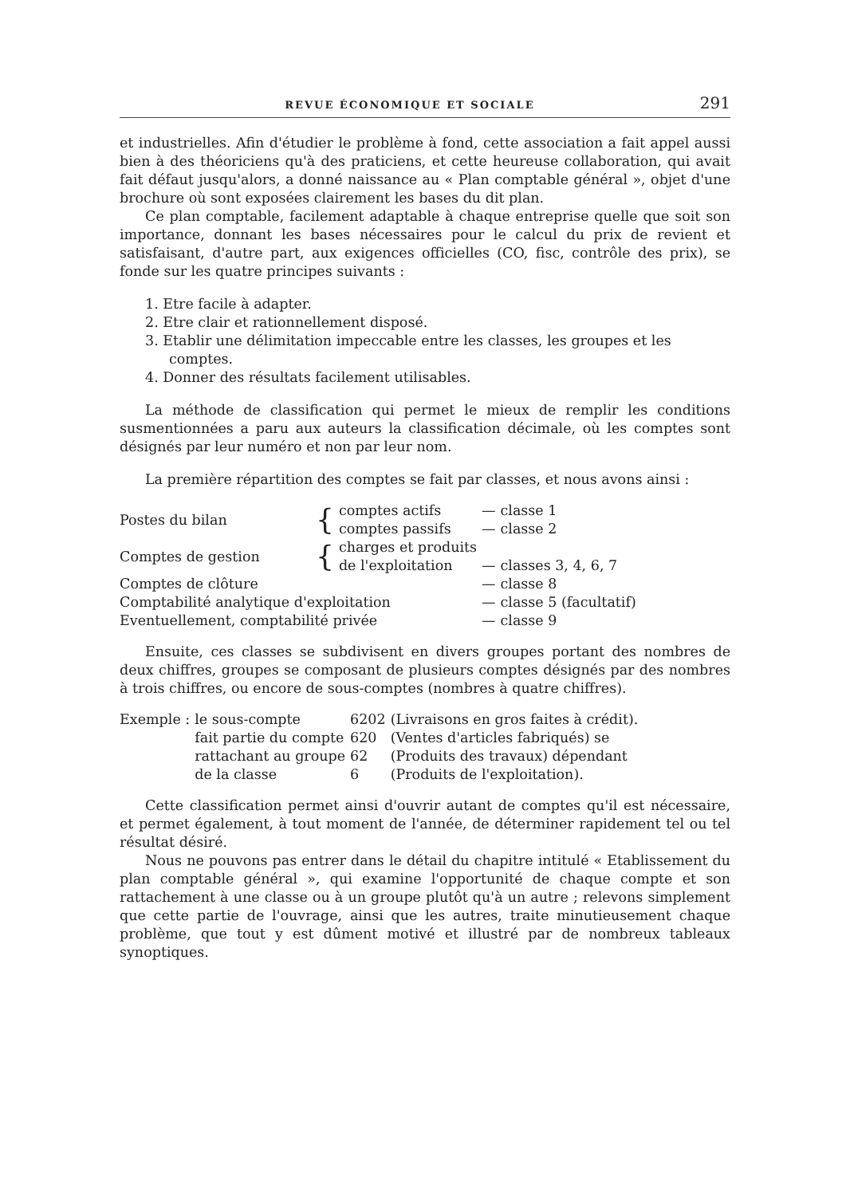REVUE ÉCONOMIQUE ET SOCIALE 291
et industrielles. Afin d'étudier le problème à fond, cette association a fait appel aussi bien à des théoriciens qu'à des praticiens, et cette heureuse collaboration, qui avait fait défaut jusqu'alors, a donné naissance au « Plan comptable général », objet d'une brochure où sont exposées clairement les bases du dit plan.
Ce plan comptable, facilement adaptable à chaque entreprise quelle que soit son importance, donnant les bases nécessaires pour le calcul du prix de revient et satisfaisant, d'autre part, aux exigences officielles (CO, fisc, contrôle des prix), se fonde sur les quatre principes suivants :
1. Etre facile à adapter.
2. Etre clair et rationnellement disposé.
3. Etablir une délimitation impeccable entre les classes, les groupes et les comptes.
4. Donner des résultats facilement utilisables.
La méthode de classification qui permet le mieux de remplir les conditions susmentionnées a paru aux auteurs la classification décimale, où les comptes sont désignés par leur numéro et non par leur nom.
La première répartition des comptes se fait par classes, et nous avons ainsi :
| Postes du bilan | { | comptes actifs | — | classe 1 |
| | | comptes passifs | — | classe 2 |
| Comptes de gestion | { | charges et produits | | |
| | | de l'exploitation | — | classes 3, 4, 6, 7 |
| Comptes de clôture | | | — | classe 8 |
| Comptabilité analytique d'exploitation | | | — | classe 5 (facultatif) |
| Eventuellement, comptabilité privée | | | — | classe 9 |
Ensuite, ces classes se subdivisent en divers groupes portant des nombres de deux chiffres, groupes se composant de plusieurs comptes désignés par des nombres à trois chiffres, ou encore de sous-comptes (nombres à quatre chiffres).
| Exemple : | le sous-compte | 6202 | (Livraisons en gros faites à crédit). |
| | fait partie du compte | 620 | (Ventes d'articles fabriqués) se |
| | rattachant au groupe | 62 | (Produits des travaux) dépendant |
| | de la classe | 6 | (Produits de l'exploitation). |
Cette classification permet ainsi d'ouvrir autant de comptes qu'il est nécessaire, et permet également, à tout moment de l'année, de déterminer rapidement tel ou tel résultat désiré.
Nous ne pouvons pas entrer dans le détail du chapitre intitulé « Etablissement du plan comptable général », qui examine l'opportunité de chaque compte et son rattachement à une classe ou à un groupe plutôt qu'à un autre ; relevons simplement que cette partie de l'ouvrage, ainsi que les autres, traite minutieusement chaque problème, que tout y est dûment motivé et illustré par de nombreux tableaux synoptiques.